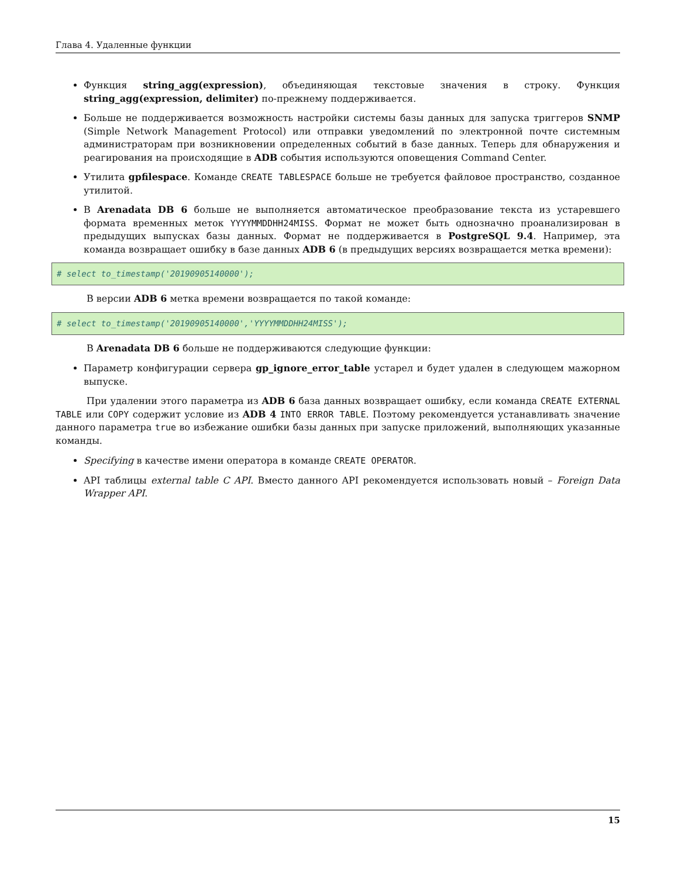Глава 4. Удаленные функции
Функция string_agg(expression), объединяющая текстовые значения в строку. Функция string_agg(expression, delimiter) по-прежнему поддерживается.
Больше не поддерживается возможность настройки системы базы данных для запуска триггеров SNMP (Simple Network Management Protocol) или отправки уведомлений по электронной почте системным администраторам при возникновении определенных событий в базе данных. Теперь для обнаружения и реагирования на происходящие в ADB события используются оповещения Command Center.
Утилита gpfilespace. Команде CREATE TABLESPACE больше не требуется файловое пространство, созданное утилитой.
В Arenadata DB 6 больше не выполняется автоматическое преобразование текста из устаревшего формата временных меток YYYYMMDDHH24MISS. Формат не может быть однозначно проанализирован в предыдущих выпусках базы данных. Формат не поддерживается в PostgreSQL 9.4. Например, эта команда возвращает ошибку в базе данных ADB 6 (в предыдущих версиях возвращается метка времени):
# select to_timestamp('20190905140000');
В версии ADB 6 метка времени возвращается по такой команде:
# select to_timestamp('20190905140000','YYYYMMDDHH24MISS');
В Arenadata DB 6 больше не поддерживаются следующие функции:
Параметр конфигурации сервера gp_ignore_error_table устарел и будет удален в следующем мажорном выпуске.
При удалении этого параметра из ADB 6 база данных возвращает ошибку, если команда CREATE EXTERNAL TABLE или COPY содержит условие из ADB 4 INTO ERROR TABLE. Поэтому рекомендуется устанавливать значение данного параметра true во избежание ошибки базы данных при запуске приложений, выполняющих указанные команды.
Specifying в качестве имени оператора в команде CREATE OPERATOR.
API таблицы external table C API. Вместо данного API рекомендуется использовать новый – Foreign Data Wrapper API.
15